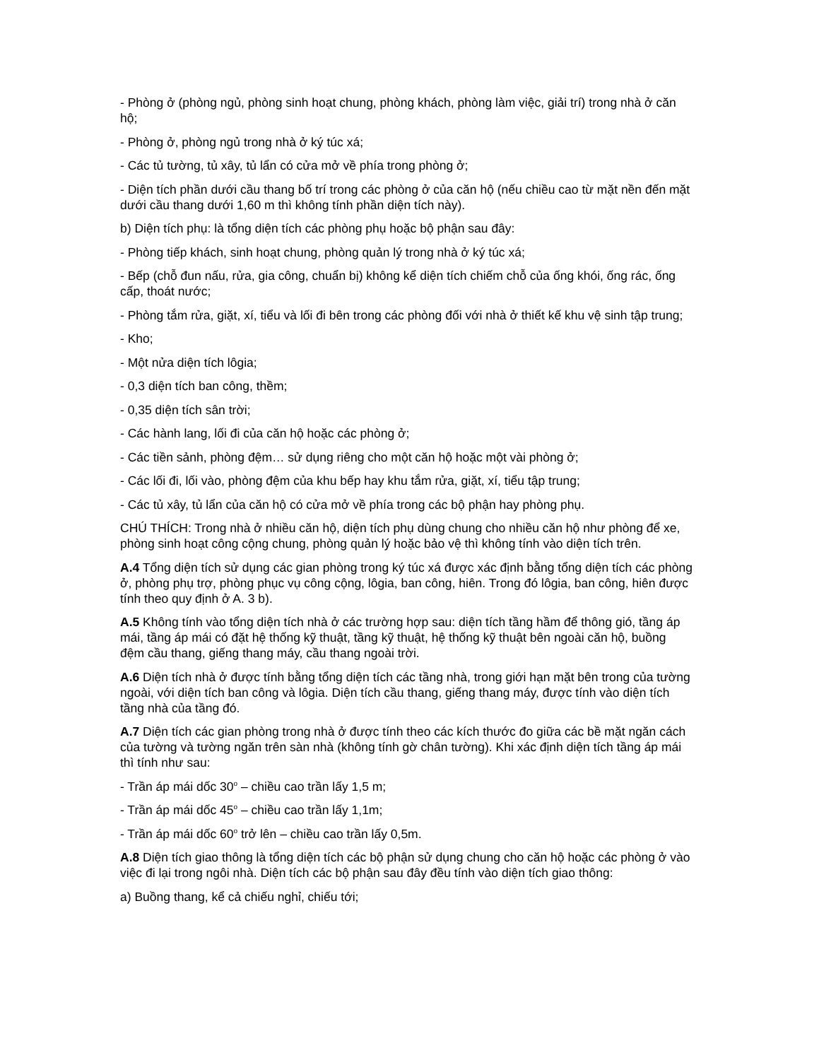- Phòng ở (phòng ngủ, phòng sinh hoạt chung, phòng khách, phòng làm việc, giải trí) trong nhà ở căn hộ;
- Phòng ở, phòng ngủ trong nhà ở ký túc xá;
- Các tủ tường, tủ xây, tủ lẩn có cửa mở về phía trong phòng ở;
- Diện tích phần dưới cầu thang bố trí trong các phòng ở của căn hộ (nếu chiều cao từ mặt nền đến mặt dưới cầu thang dưới 1,60 m thì không tính phần diện tích này).
b) Diện tích phụ: là tổng diện tích các phòng phụ hoặc bộ phận sau đây:
- Phòng tiếp khách, sinh hoạt chung, phòng quản lý trong nhà ở ký túc xá;
- Bếp (chỗ đun nấu, rửa, gia công, chuẩn bị) không kể diện tích chiếm chỗ của ống khói, ống rác, ống cấp, thoát nước;
- Phòng tắm rửa, giặt, xí, tiểu và lối đi bên trong các phòng đối với nhà ở thiết kế khu vệ sinh tập trung;
- Kho;
- Một nửa diện tích lôgia;
- 0,3 diện tích ban công, thềm;
- 0,35 diện tích sân trời;
- Các hành lang, lối đi của căn hộ hoặc các phòng ở;
- Các tiền sảnh, phòng đệm… sử dụng riêng cho một căn hộ hoặc một vài phòng ở;
- Các lối đi, lối vào, phòng đệm của khu bếp hay khu tắm rửa, giặt, xí, tiểu tập trung;
- Các tủ xây, tủ lẩn của căn hộ có cửa mở về phía trong các bộ phận hay phòng phụ.
CHÚ THÍCH: Trong nhà ở nhiều căn hộ, diện tích phụ dùng chung cho nhiều căn hộ như phòng để xe, phòng sinh hoạt công cộng chung, phòng quản lý hoặc bảo vệ thì không tính vào diện tích trên.
A.4 Tổng diện tích sử dụng các gian phòng trong ký túc xá được xác định bằng tổng diện tích các phòng ở, phòng phụ trợ, phòng phục vụ công cộng, lôgia, ban công, hiên. Trong đó lôgia, ban công, hiên được tính theo quy định ở A. 3 b).
A.5 Không tính vào tổng diện tích nhà ở các trường hợp sau: diện tích tầng hầm để thông gió, tầng áp mái, tầng áp mái có đặt hệ thống kỹ thuật, tầng kỹ thuật, hệ thống kỹ thuật bên ngoài căn hộ, buồng đệm cầu thang, giếng thang máy, cầu thang ngoài trời.
A.6 Diện tích nhà ở được tính bằng tổng diện tích các tầng nhà, trong giới hạn mặt bên trong của tường ngoài, với diện tích ban công và lôgia. Diện tích cầu thang, giếng thang máy, được tính vào diện tích tầng nhà của tầng đó.
A.7 Diện tích các gian phòng trong nhà ở được tính theo các kích thước đo giữa các bề mặt ngăn cách của tường và tường ngăn trên sàn nhà (không tính gờ chân tường). Khi xác định diện tích tầng áp mái thì tính như sau:
- Trần áp mái dốc 30<sup>o</sup> – chiều cao trần lấy 1,5 m;
- Trần áp mái dốc 45<sup>o</sup> – chiều cao trần lấy 1,1m;
- Trần áp mái dốc 60<sup>o</sup> trở lên – chiều cao trần lấy 0,5m.
A.8 Diện tích giao thông là tổng diện tích các bộ phận sử dụng chung cho căn hộ hoặc các phòng ở vào việc đi lại trong ngôi nhà. Diện tích các bộ phận sau đây đều tính vào diện tích giao thông:
a) Buồng thang, kể cả chiếu nghỉ, chiếu tới;